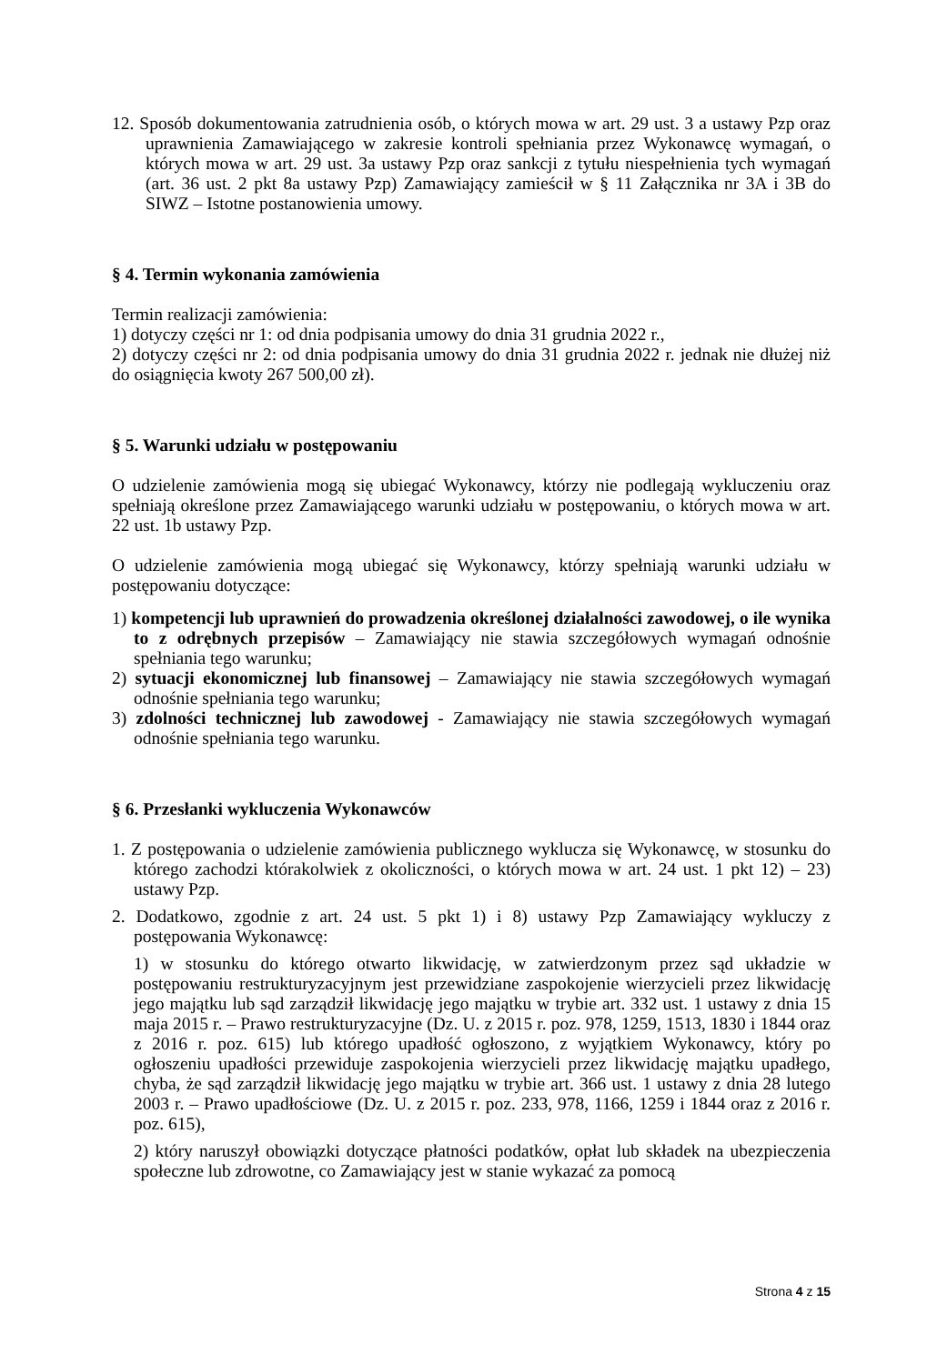12. Sposób dokumentowania zatrudnienia osób, o których mowa w art. 29 ust. 3 a ustawy Pzp oraz uprawnienia Zamawiającego w zakresie kontroli spełniania przez Wykonawcę wymagań, o których mowa w art. 29 ust. 3a ustawy Pzp oraz sankcji z tytułu niespełnienia tych wymagań (art. 36 ust. 2 pkt 8a ustawy Pzp) Zamawiający zamieścił w § 11 Załącznika nr 3A i 3B do SIWZ – Istotne postanowienia umowy.
§ 4. Termin wykonania zamówienia
Termin realizacji zamówienia:
1) dotyczy części nr 1: od dnia podpisania umowy do dnia 31 grudnia 2022 r.,
2) dotyczy części nr 2: od dnia podpisania umowy do dnia 31 grudnia 2022 r. jednak nie dłużej niż do osiągnięcia kwoty 267 500,00 zł).
§ 5. Warunki udziału w postępowaniu
O udzielenie zamówienia mogą się ubiegać Wykonawcy, którzy nie podlegają wykluczeniu oraz spełniają określone przez Zamawiającego warunki udziału w postępowaniu, o których mowa w art. 22 ust. 1b ustawy Pzp.
O udzielenie zamówienia mogą ubiegać się Wykonawcy, którzy spełniają warunki udziału w postępowaniu dotyczące:
1) kompetencji lub uprawnień do prowadzenia określonej działalności zawodowej, o ile wynika to z odrębnych przepisów – Zamawiający nie stawia szczegółowych wymagań odnośnie spełniania tego warunku;
2) sytuacji ekonomicznej lub finansowej – Zamawiający nie stawia szczegółowych wymagań odnośnie spełniania tego warunku;
3) zdolności technicznej lub zawodowej - Zamawiający nie stawia szczegółowych wymagań odnośnie spełniania tego warunku.
§ 6. Przesłanki wykluczenia Wykonawców
1. Z postępowania o udzielenie zamówienia publicznego wyklucza się Wykonawcę, w stosunku do którego zachodzi którakolwiek z okoliczności, o których mowa w art. 24 ust. 1 pkt 12) – 23) ustawy Pzp.
2. Dodatkowo, zgodnie z art. 24 ust. 5 pkt 1) i 8) ustawy Pzp Zamawiający wykluczy z postępowania Wykonawcę:
1) w stosunku do którego otwarto likwidację, w zatwierdzonym przez sąd układzie w postępowaniu restrukturyzacyjnym jest przewidziane zaspokojenie wierzycieli przez likwidację jego majątku lub sąd zarządził likwidację jego majątku w trybie art. 332 ust. 1 ustawy z dnia 15 maja 2015 r. – Prawo restrukturyzacyjne (Dz. U. z 2015 r. poz. 978, 1259, 1513, 1830 i 1844 oraz z 2016 r. poz. 615) lub którego upadłość ogłoszono, z wyjątkiem Wykonawcy, który po ogłoszeniu upadłości przewiduje zaspokojenia wierzycieli przez likwidację majątku upadłego, chyba, że sąd zarządził likwidację jego majątku w trybie art. 366 ust. 1 ustawy z dnia 28 lutego 2003 r. – Prawo upadłościowe (Dz. U. z 2015 r. poz. 233, 978, 1166, 1259 i 1844 oraz z 2016 r. poz. 615),
2) który naruszył obowiązki dotyczące płatności podatków, opłat lub składek na ubezpieczenia społeczne lub zdrowotne, co Zamawiający jest w stanie wykazać za pomocą
Strona 4 z 15